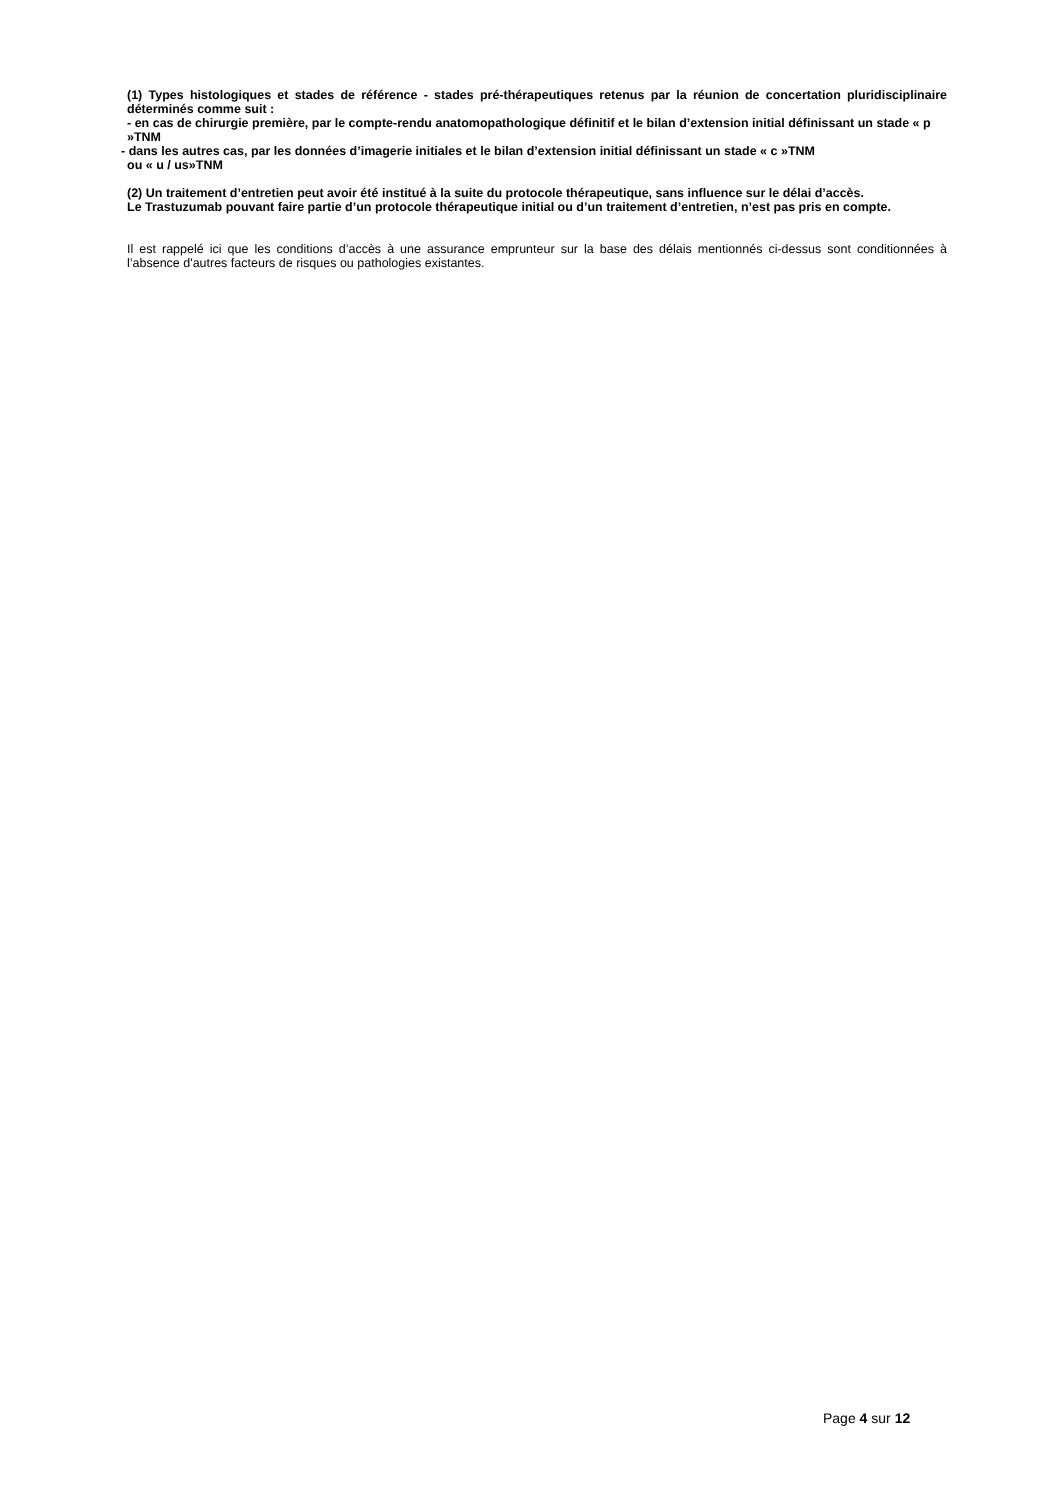(1) Types histologiques et stades de référence - stades pré-thérapeutiques retenus par la réunion de concertation pluridisciplinaire déterminés comme suit :
- en cas de chirurgie première, par le compte-rendu anatomopathologique définitif et le bilan d’extension initial définissant un stade « p »TNM
- dans les autres cas, par les données d’imagerie initiales et le bilan d’extension initial définissant un stade « c »TNM
ou « u / us»TNM
(2) Un traitement d’entretien peut avoir été institué à la suite du protocole thérapeutique, sans influence sur le délai d’accès.
Le Trastuzumab pouvant faire partie d’un protocole thérapeutique initial ou d’un traitement d’entretien, n’est pas pris en compte.
Il est rappelé ici que les conditions d’accès à une assurance emprunteur sur la base des délais mentionnés ci-dessus sont conditionnées à l’absence d'autres facteurs de risques ou pathologies existantes.
Page 4 sur 12